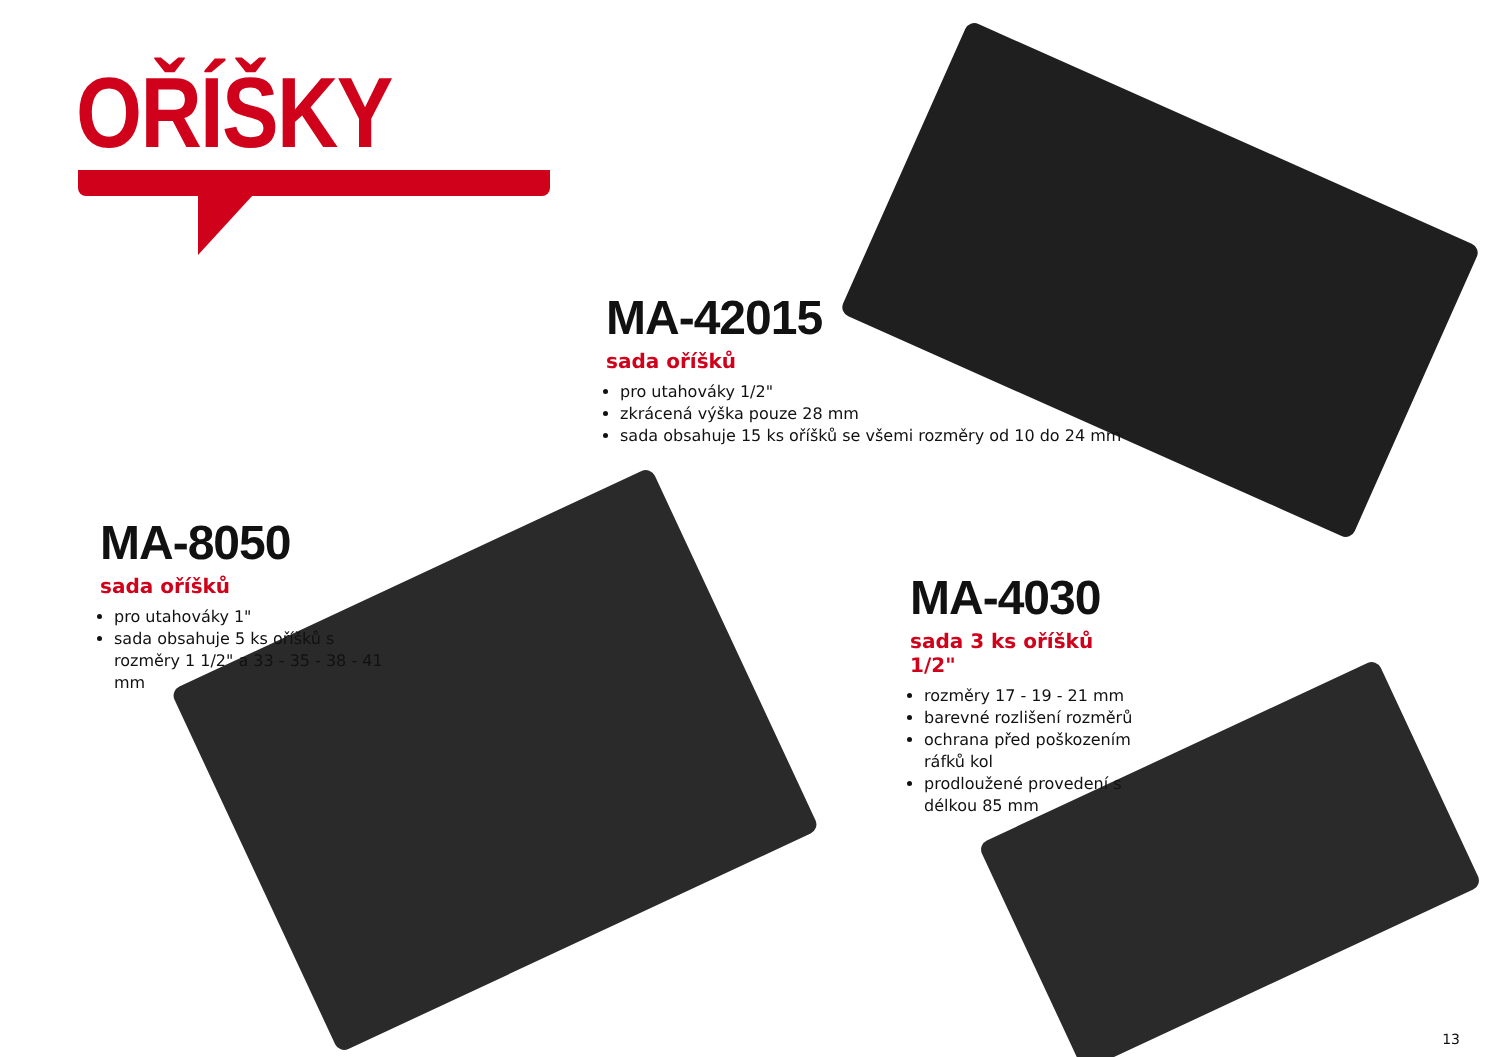OŘÍŠKY
MA-42015
sada oříšků
pro utahováky 1/2"
zkrácená výška pouze 28 mm
sada obsahuje 15 ks oříšků se všemi rozměry od 10 do 24 mm
MA-8050
sada oříšků
pro utahováky 1"
sada obsahuje 5 ks oříšků s rozměry 1 1/2" a 33 - 35 - 38 - 41 mm
MA-4030
sada 3 ks oříšků 1/2"
rozměry 17 - 19 - 21 mm
barevné rozlišení rozměrů
ochrana před poškozením ráfků kol
prodloužené provedení s délkou 85 mm
13